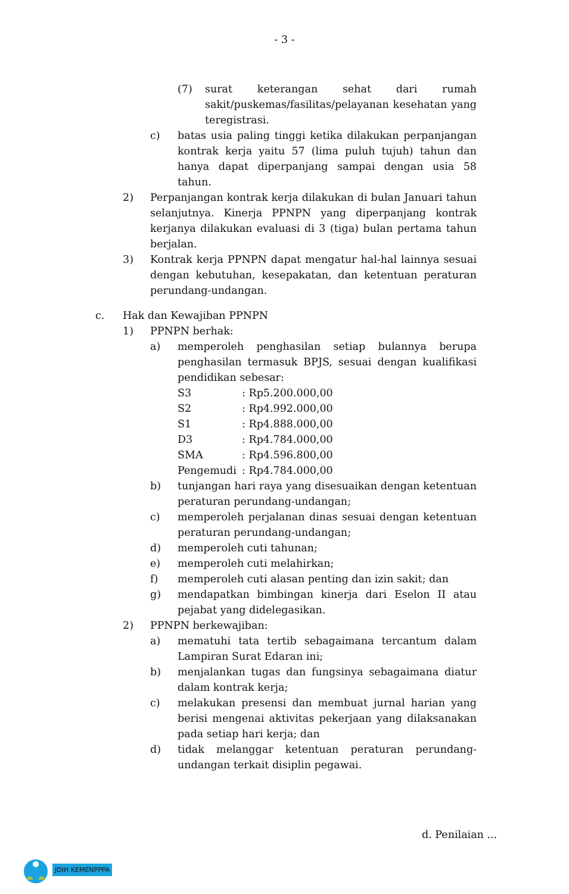- 3 -
(7) surat keterangan sehat dari rumah sakit/puskemas/fasilitas/pelayanan kesehatan yang teregistrasi.
c) batas usia paling tinggi ketika dilakukan perpanjangan kontrak kerja yaitu 57 (lima puluh tujuh) tahun dan hanya dapat diperpanjang sampai dengan usia 58 tahun.
2) Perpanjangan kontrak kerja dilakukan di bulan Januari tahun selanjutnya. Kinerja PPNPN yang diperpanjang kontrak kerjanya dilakukan evaluasi di 3 (tiga) bulan pertama tahun berjalan.
3) Kontrak kerja PPNPN dapat mengatur hal-hal lainnya sesuai dengan kebutuhan, kesepakatan, dan ketentuan peraturan perundang-undangan.
c. Hak dan Kewajiban PPNPN
1) PPNPN berhak:
a) memperoleh penghasilan setiap bulannya berupa penghasilan termasuk BPJS, sesuai dengan kualifikasi pendidikan sebesar:
| S3 | : Rp5.200.000,00 |
| S2 | : Rp4.992.000,00 |
| S1 | : Rp4.888.000,00 |
| D3 | : Rp4.784.000,00 |
| SMA | : Rp4.596.800,00 |
| Pengemudi | : Rp4.784.000,00 |
b) tunjangan hari raya yang disesuaikan dengan ketentuan peraturan perundang-undangan;
c) memperoleh perjalanan dinas sesuai dengan ketentuan peraturan perundang-undangan;
d) memperoleh cuti tahunan;
e) memperoleh cuti melahirkan;
f) memperoleh cuti alasan penting dan izin sakit; dan
g) mendapatkan bimbingan kinerja dari Eselon II atau pejabat yang didelegasikan.
2) PPNPN berkewajiban:
a) mematuhi tata tertib sebagaimana tercantum dalam Lampiran Surat Edaran ini;
b) menjalankan tugas dan fungsinya sebagaimana diatur dalam kontrak kerja;
c) melakukan presensi dan membuat jurnal harian yang berisi mengenai aktivitas pekerjaan yang dilaksanakan pada setiap hari kerja; dan
d) tidak melanggar ketentuan peraturan perundang-undangan terkait disiplin pegawai.
d. Penilaian ...
JDIH KEMENPPPA